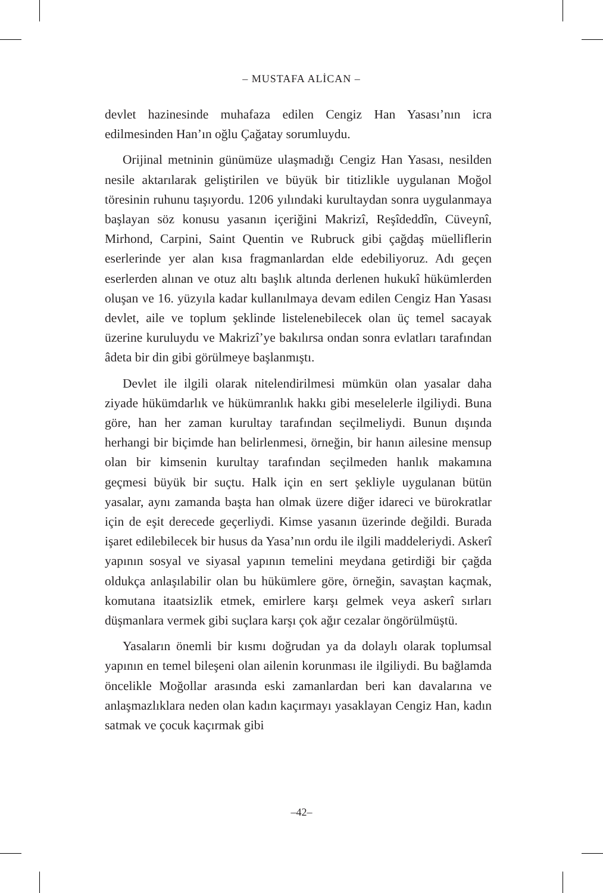– MUSTAFA ALİCAN –
devlet hazinesinde muhafaza edilen Cengiz Han Yasası’nın icra edilmesinden Han’ın oğlu Çağatay sorumluydu.
Orijinal metninin günümüze ulaşmadığı Cengiz Han Yasası, nesilden nesile aktarılarak geliştirilen ve büyük bir titizlikle uygulanan Moğol töresinin ruhunu taşıyordu. 1206 yılındaki kurultaydan sonra uygulanmaya başlayan söz konusu yasanın içeriğini Makrizî, Reşîdeddîn, Cüveynî, Mirhond, Carpini, Saint Quentin ve Rubruck gibi çağdaş müelliflerin eserlerinde yer alan kısa fragmanlardan elde edebiliyoruz. Adı geçen eserlerden alınan ve otuz altı başlık altında derlenen hukukî hükümlerden oluşan ve 16. yüzyıla kadar kullanılmaya devam edilen Cengiz Han Yasası devlet, aile ve toplum şeklinde listelenebilecek olan üç temel sacayak üzerine kuruluydu ve Makrizî’ye bakılırsa ondan sonra evlatları tarafından âdeta bir din gibi görülmeye başlanmıştı.
Devlet ile ilgili olarak nitelendirilmesi mümkün olan yasalar daha ziyade hükümdarlık ve hükümranlık hakkı gibi meselelerle ilgiliydi. Buna göre, han her zaman kurultay tarafından seçilmeliydi. Bunun dışında herhangi bir biçimde han belirlenmesi, örneğin, bir hanın ailesine mensup olan bir kimsenin kurultay tarafından seçilmeden hanlık makamına geçmesi büyük bir suçtu. Halk için en sert şekliyle uygulanan bütün yasalar, aynı zamanda başta han olmak üzere diğer idareci ve bürokratlar için de eşit derecede geçerliydi. Kimse yasanın üzerinde değildi. Burada işaret edilebilecek bir husus da Yasa’nın ordu ile ilgili maddeleriydi. Askerî yapının sosyal ve siyasal yapının temelini meydana getirdiği bir çağda oldukça anlaşılabilir olan bu hükümlere göre, örneğin, savaştan kaçmak, komutana itaatsizlik etmek, emirlere karşı gelmek veya askerî sırları düşmanlara vermek gibi suçlara karşı çok ağır cezalar öngörülmüştü.
Yasaların önemli bir kısmı doğrudan ya da dolaylı olarak toplumsal yapının en temel bileşeni olan ailenin korunması ile ilgiliydi. Bu bağlamda öncelikle Moğollar arasında eski zamanlardan beri kan davalarına ve anlaşmazlıklara neden olan kadın kaçırmayı yasaklayan Cengiz Han, kadın satmak ve çocuk kaçırmak gibi
–42–